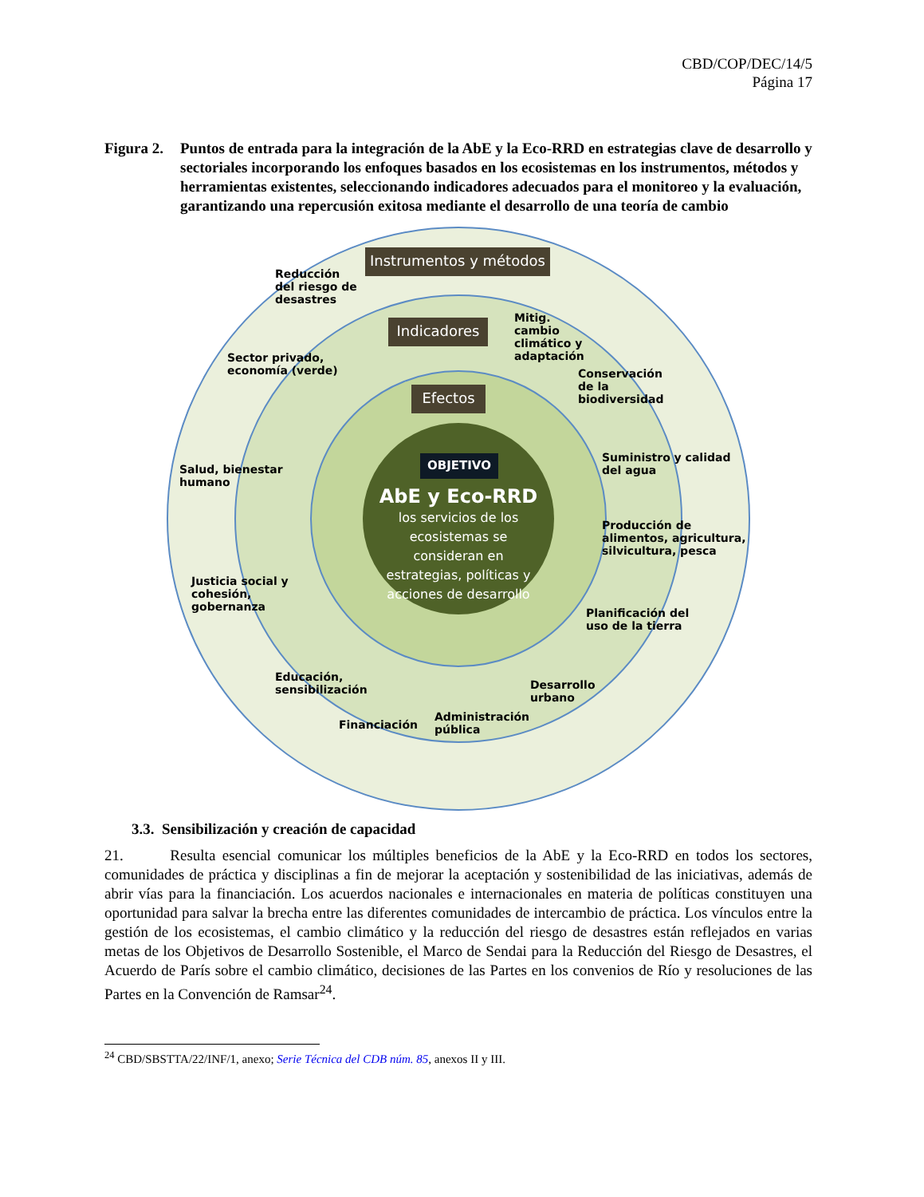CBD/COP/DEC/14/5
Página 17
Figura 2.
Puntos de entrada para la integración de la AbE y la Eco-RRD en estrategias clave de desarrollo y sectoriales incorporando los enfoques basados en los ecosistemas en los instrumentos, métodos y herramientas existentes, seleccionando indicadores adecuados para el monitoreo y la evaluación, garantizando una repercusión exitosa mediante el desarrollo de una teoría de cambio
Instrumentos y métodos
Indicadores
Efectos
OBJETIVO
AbE y Eco-RRD
los servicios de los ecosistemas se consideran en estrategias, políticas y acciones de desarrollo
Reducción del riesgo de desastres
Mitig. cambio climático y adaptación
Conservación de la biodiversidad
Suministro y calidad del agua
Producción de alimentos, agricultura, silvicultura, pesca
Planificación del uso de la tierra
Desarrollo urbano
Administración pública
Financiación
Educación, sensibilización
Justicia social y cohesión, gobernanza
Salud, bienestar humano
Sector privado, economía (verde)
3.3. Sensibilización y creación de capacidad
21. Resulta esencial comunicar los múltiples beneficios de la AbE y la Eco-RRD en todos los sectores, comunidades de práctica y disciplinas a fin de mejorar la aceptación y sostenibilidad de las iniciativas, además de abrir vías para la financiación. Los acuerdos nacionales e internacionales en materia de políticas constituyen una oportunidad para salvar la brecha entre las diferentes comunidades de intercambio de práctica. Los vínculos entre la gestión de los ecosistemas, el cambio climático y la reducción del riesgo de desastres están reflejados en varias metas de los Objetivos de Desarrollo Sostenible, el Marco de Sendai para la Reducción del Riesgo de Desastres, el Acuerdo de París sobre el cambio climático, decisiones de las Partes en los convenios de Río y resoluciones de las Partes en la Convención de Ramsar<sup>24</sup>.
<sup>24</sup> CBD/SBSTTA/22/INF/1, anexo; Serie Técnica del CDB núm. 85, anexos II y III.